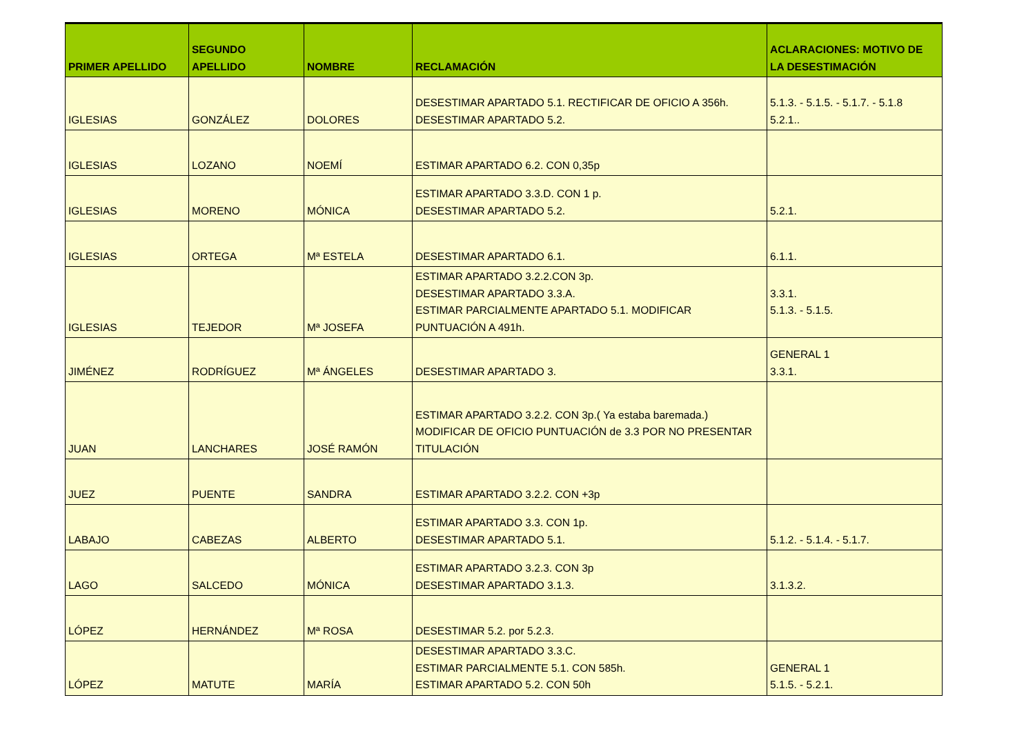| PRIMER APELLIDO | SEGUNDO APELLIDO | NOMBRE | RECLAMACIÓN | ACLARACIONES: MOTIVO DE LA DESESTIMACIÓN |
| --- | --- | --- | --- | --- |
| IGLESIAS | GONZÁLEZ | DOLORES | DESESTIMAR APARTADO 5.1. RECTIFICAR DE OFICIO A 356h. DESESTIMAR APARTADO 5.2. | 5.1.3. - 5.1.5. - 5.1.7. - 5.1.8 5.2.1.. |
| IGLESIAS | LOZANO | NOEMÍ | ESTIMAR APARTADO 6.2. CON 0,35p | |
| IGLESIAS | MORENO | MÓNICA | ESTIMAR APARTADO 3.3.D. CON 1 p. DESESTIMAR APARTADO 5.2. | 5.2.1. |
| IGLESIAS | ORTEGA | Mª ESTELA | DESESTIMAR APARTADO 6.1. | 6.1.1. |
| IGLESIAS | TEJEDOR | Mª JOSEFA | ESTIMAR APARTADO 3.2.2.CON 3p. DESESTIMAR APARTADO 3.3.A. ESTIMAR PARCIALMENTE APARTADO 5.1. MODIFICAR PUNTUACIÓN A 491h. | 3.3.1. 5.1.3. - 5.1.5. |
| JIMÉNEZ | RODRÍGUEZ | Mª ÁNGELES | DESESTIMAR APARTADO 3. | GENERAL 1 3.3.1. |
| JUAN | LANCHARES | JOSÉ RAMÓN | ESTIMAR APARTADO 3.2.2. CON 3p.( Ya estaba baremada.) MODIFICAR DE OFICIO PUNTUACIÓN de 3.3 POR NO PRESENTAR TITULACIÓN | |
| JUEZ | PUENTE | SANDRA | ESTIMAR APARTADO 3.2.2. CON +3p | |
| LABAJO | CABEZAS | ALBERTO | ESTIMAR APARTADO 3.3. CON 1p. DESESTIMAR APARTADO 5.1. | 5.1.2. - 5.1.4. - 5.1.7. |
| LAGO | SALCEDO | MÓNICA | ESTIMAR APARTADO 3.2.3. CON 3p DESESTIMAR APARTADO 3.1.3. | 3.1.3.2. |
| LÓPEZ | HERNÁNDEZ | Mª ROSA | DESESTIMAR 5.2. por 5.2.3. | |
| LÓPEZ | MATUTE | MARÍA | DESESTIMAR APARTADO 3.3.C. ESTIMAR PARCIALMENTE 5.1. CON 585h. ESTIMAR APARTADO 5.2. CON 50h | GENERAL 1 5.1.5. - 5.2.1. |